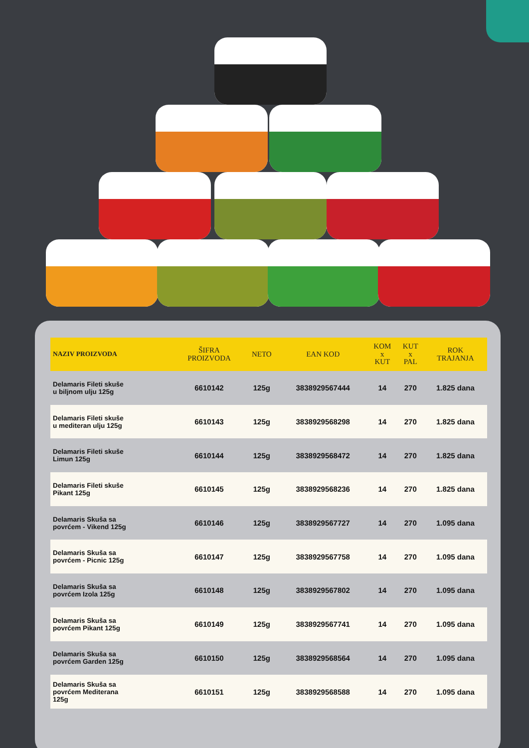| NAZIV PROIZVODA | ŠIFRA PROIZVODA | NETO | EAN KOD | KOM x KUT | KUT x PAL | ROK TRAJANJA |
| --- | --- | --- | --- | --- | --- | --- |
| Delamaris Fileti skuše u biljnom ulju 125g | 6610142 | 125g | 3838929567444 | 14 | 270 | 1.825 dana |
| Delamaris Fileti skuše u mediteran ulju 125g | 6610143 | 125g | 3838929568298 | 14 | 270 | 1.825 dana |
| Delamaris Fileti skuše Limun 125g | 6610144 | 125g | 3838929568472 | 14 | 270 | 1.825 dana |
| Delamaris Fileti skuše Pikant 125g | 6610145 | 125g | 3838929568236 | 14 | 270 | 1.825 dana |
| Delamaris Skuša sa povrćem - Vikend 125g | 6610146 | 125g | 3838929567727 | 14 | 270 | 1.095 dana |
| Delamaris Skuša sa povrćem - Picnic 125g | 6610147 | 125g | 3838929567758 | 14 | 270 | 1.095 dana |
| Delamaris Skuša sa povrćem Izola 125g | 6610148 | 125g | 3838929567802 | 14 | 270 | 1.095 dana |
| Delamaris Skuša sa povrćem Pikant 125g | 6610149 | 125g | 3838929567741 | 14 | 270 | 1.095 dana |
| Delamaris Skuša sa povrćem Garden 125g | 6610150 | 125g | 3838929568564 | 14 | 270 | 1.095 dana |
| Delamaris Skuša sa povrćem Mediterana 125g | 6610151 | 125g | 3838929568588 | 14 | 270 | 1.095 dana |